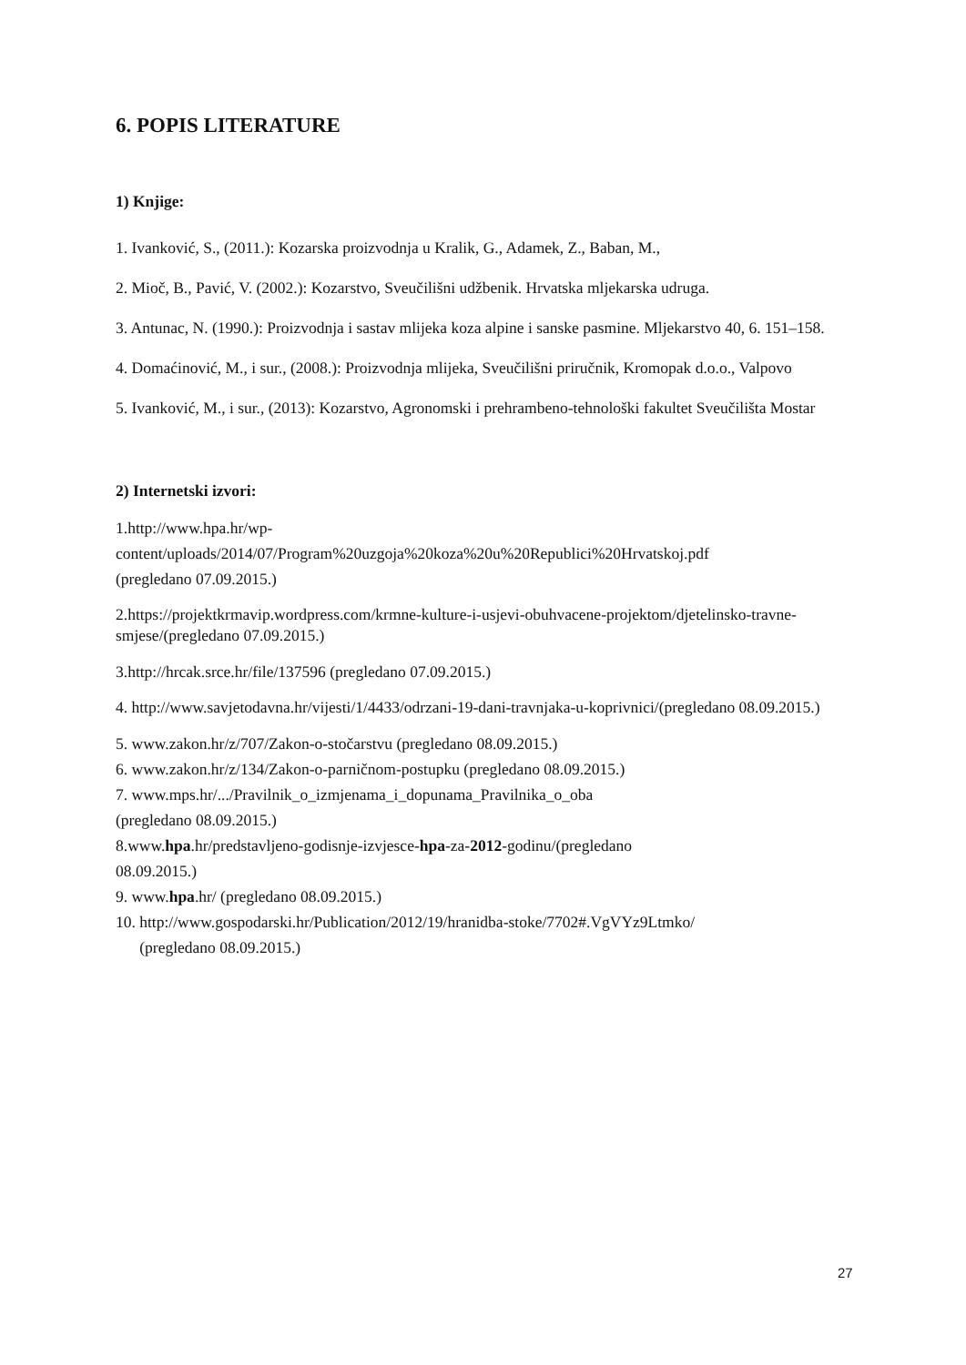6. POPIS LITERATURE
1) Knjige:
1. Ivanković, S., (2011.): Kozarska proizvodnja u Kralik, G., Adamek, Z., Baban, M.,
2. Mioč, B., Pavić, V. (2002.): Kozarstvo, Sveučilišni udžbenik. Hrvatska mljekarska udruga.
3. Antunac, N. (1990.): Proizvodnja i sastav mlijeka koza alpine i sanske pasmine. Mljekarstvo 40, 6. 151–158.
4. Domaćinović, M., i sur., (2008.): Proizvodnja mlijeka, Sveučilišni priručnik, Kromopak d.o.o., Valpovo
5. Ivanković, M., i sur., (2013): Kozarstvo, Agronomski i prehrambeno-tehnološki fakultet Sveučilišta Mostar
2) Internetski izvori:
1.http://www.hpa.hr/wp-
content/uploads/2014/07/Program%20uzgoja%20koza%20u%20Republici%20Hrvatskoj.pdf
(pregledano 07.09.2015.)
2.https://projektkrmavip.wordpress.com/krmne-kulture-i-usjevi-obuhvacene-projektom/djetelinsko-travne-smjese/(pregledano 07.09.2015.)
3.http://hrcak.srce.hr/file/137596 (pregledano 07.09.2015.)
4. http://www.savjetodavna.hr/vijesti/1/4433/odrzani-19-dani-travnjaka-u-koprivnici/(pregledano 08.09.2015.)
5. www.zakon.hr/z/707/Zakon-o-stočarstvu (pregledano 08.09.2015.)
6. www.zakon.hr/z/134/Zakon-o-parničnom-postupku (pregledano 08.09.2015.)
7. www.mps.hr/.../Pravilnik_o_izmjenama_i_dopunama_Pravilnika_o_oba
(pregledano 08.09.2015.)
8.www.hpa.hr/predstavljeno-godisnje-izvjesce-hpa-za-2012-godinu/(pregledano
08.09.2015.)
9. www.hpa.hr/ (pregledano 08.09.2015.)
10. http://www.gospodarski.hr/Publication/2012/19/hranidba-stoke/7702#.VgVYz9Ltmko/
(pregledano 08.09.2015.)
27